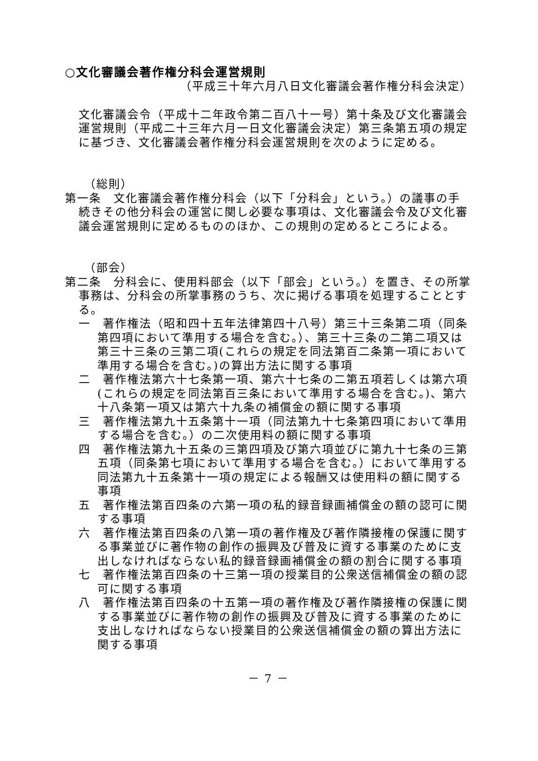○文化審議会著作権分科会運営規則
（平成三十年六月八日文化審議会著作権分科会決定）
文化審議会令（平成十二年政令第二百八十一号）第十条及び文化審議会運営規則（平成二十三年六月一日文化審議会決定）第三条第五項の規定に基づき、文化審議会著作権分科会運営規則を次のように定める。
（総則）
第一条　文化審議会著作権分科会（以下「分科会」という。）の議事の手続きその他分科会の運営に関し必要な事項は、文化審議会令及び文化審議会運営規則に定めるもののほか、この規則の定めるところによる。
（部会）
第二条　分科会に、使用料部会（以下「部会」という。）を置き、その所掌事務は、分科会の所掌事務のうち、次に掲げる事項を処理することとする。
一　著作権法（昭和四十五年法律第四十八号）第三十三条第二項（同条第四項において準用する場合を含む。）、第三十三条の二第二項又は第三十三条の三第二項(これらの規定を同法第百二条第一項において準用する場合を含む。)の算出方法に関する事項
二　著作権法第六十七条第一項、第六十七条の二第五項若しくは第六項(これらの規定を同法第百三条において準用する場合を含む。)、第六十八条第一項又は第六十九条の補償金の額に関する事項
三　著作権法第九十五条第十一項（同法第九十七条第四項において準用する場合を含む。）の二次使用料の額に関する事項
四　著作権法第九十五条の三第四項及び第六項並びに第九十七条の三第五項（同条第七項において準用する場合を含む。）において準用する同法第九十五条第十一項の規定による報酬又は使用料の額に関する事項
五　著作権法第百四条の六第一項の私的録音録画補償金の額の認可に関する事項
六　著作権法第百四条の八第一項の著作権及び著作隣接権の保護に関する事業並びに著作物の創作の振興及び普及に資する事業のために支出しなければならない私的録音録画補償金の額の割合に関する事項
七　著作権法第百四条の十三第一項の授業目的公衆送信補償金の額の認可に関する事項
八　著作権法第百四条の十五第一項の著作権及び著作隣接権の保護に関する事業並びに著作物の創作の振興及び普及に資する事業のために支出しなければならない授業目的公衆送信補償金の額の算出方法に関する事項
－ 7 －